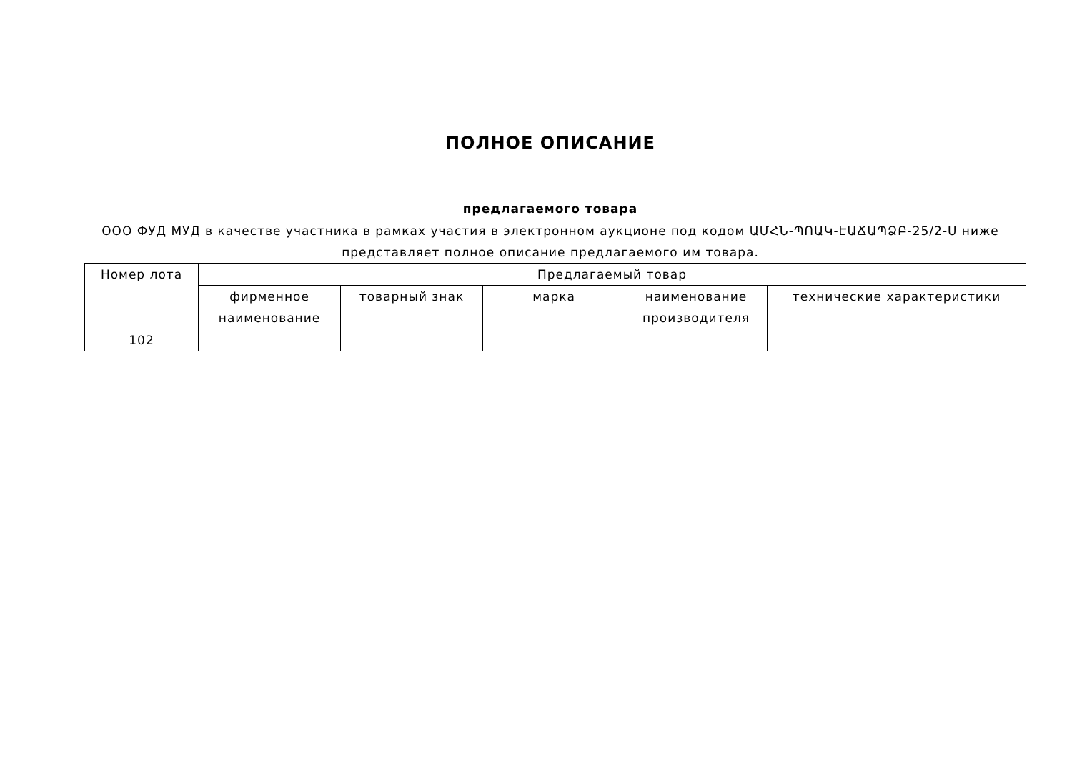ПОЛНОЕ ОПИСАНИЕ
предлагаемого товара
ООО ФУД МУД в качестве участника в рамках участия в электронном аукционе под кодом ԱՄՀՆ-ՊՈԱԿ-ԷԱՃԱՊՁԲ-25/2-Ս ниже представляет полное описание предлагаемого им товара.
| Номер лота | Предлагаемый товар | | | | |
| --- | --- | --- | --- | --- | --- |
| | фирменное наименование | товарный знак | марка | наименование производителя | технические характеристики |
| 102 | | | | | |